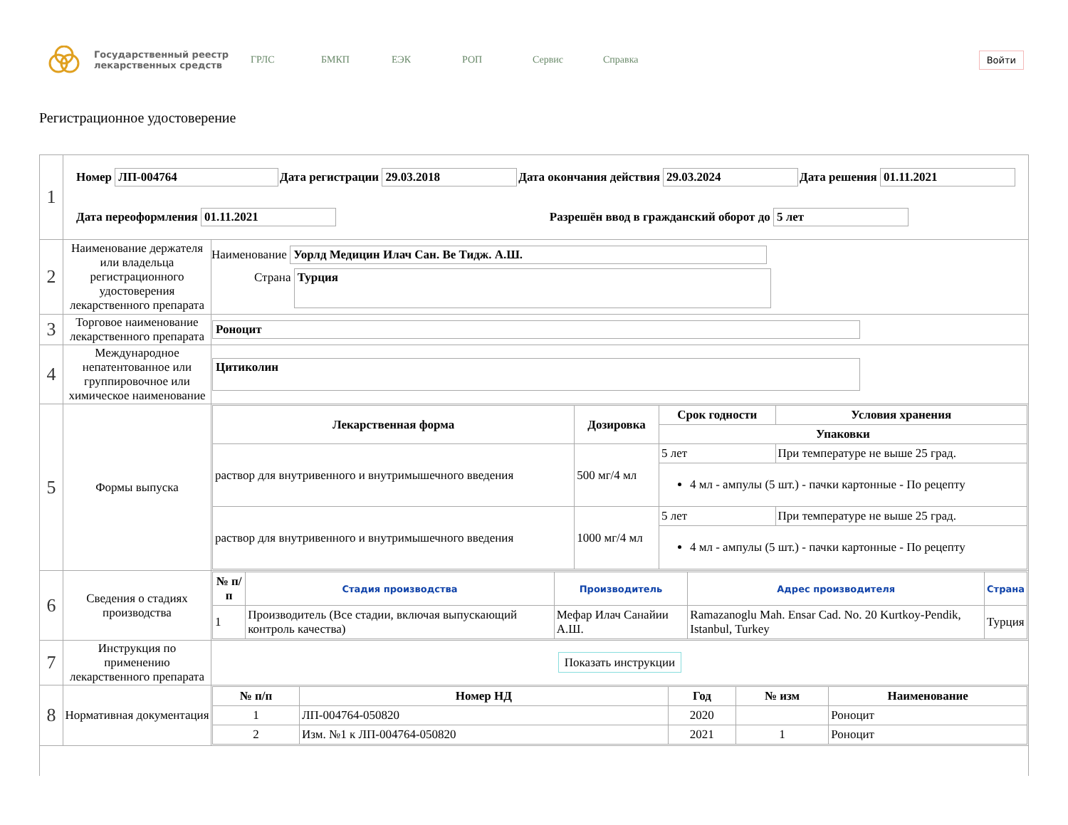Государственный реестр лекарственных средств
ГРЛС БМКП ЕЭК РОП Сервис Справка
Войти
Регистрационное удостоверение
| 1 | Номер ЛП-004764 Дата регистрации 29.03.2018 Дата окончания действия 29.03.2024 Дата решения 01.11.2021 Дата переоформления 01.11.2021 Разрешён ввод в гражданский оборот до 5 лет | |
| 2 | Наименование держателя или владельца регистрационного удостоверения лекарственного препарата | Наименование Уорлд Медицин Илач Сан. Ве Тидж. А.Ш. Страна Турция |
| 3 | Торговое наименование лекарственного препарата | Роноцит |
| 4 | Международное непатентованное или группировочное или химическое наименование | Цитиколин |
| 5 | Формы выпуска | / Лекарственная форма / Дозировка / Срок годности / Условия хранения / / --- / --- / --- / --- / / / / Упаковки / / / раствор для внутривенного и внутримышечного введения / 500 мг/4 мл / 5 лет / При температуре не выше 25 град. / / / / 4 мл - ампулы (5 шт.) - пачки картонные - По рецепту / / / раствор для внутривенного и внутримышечного введения / 1000 мг/4 мл / 5 лет / При температуре не выше 25 град. / / / / 4 мл - ампулы (5 шт.) - пачки картонные - По рецепту / / |
| 6 | Сведения о стадиях производства | / № п/п / Стадия производства / Производитель / Адрес производителя / Страна / / --- / --- / --- / --- / --- / / 1 / Производитель (Все стадии, включая выпускающий контроль качества) / Мефар Илач Санайии А.Ш. / Ramazanoglu Mah. Ensar Cad. No. 20 Kurtkoy-Pendik, Istanbul, Turkey / Турция / |
| 7 | Инструкция по применению лекарственного препарата | Показать инструкции |
| 8 | Нормативная документация | / № п/п / Номер НД / Год / № изм / Наименование / / --- / --- / --- / --- / --- / / 1 / ЛП-004764-050820 / 2020 / / Роноцит / / 2 / Изм. №1 к ЛП-004764-050820 / 2021 / 1 / Роноцит / |